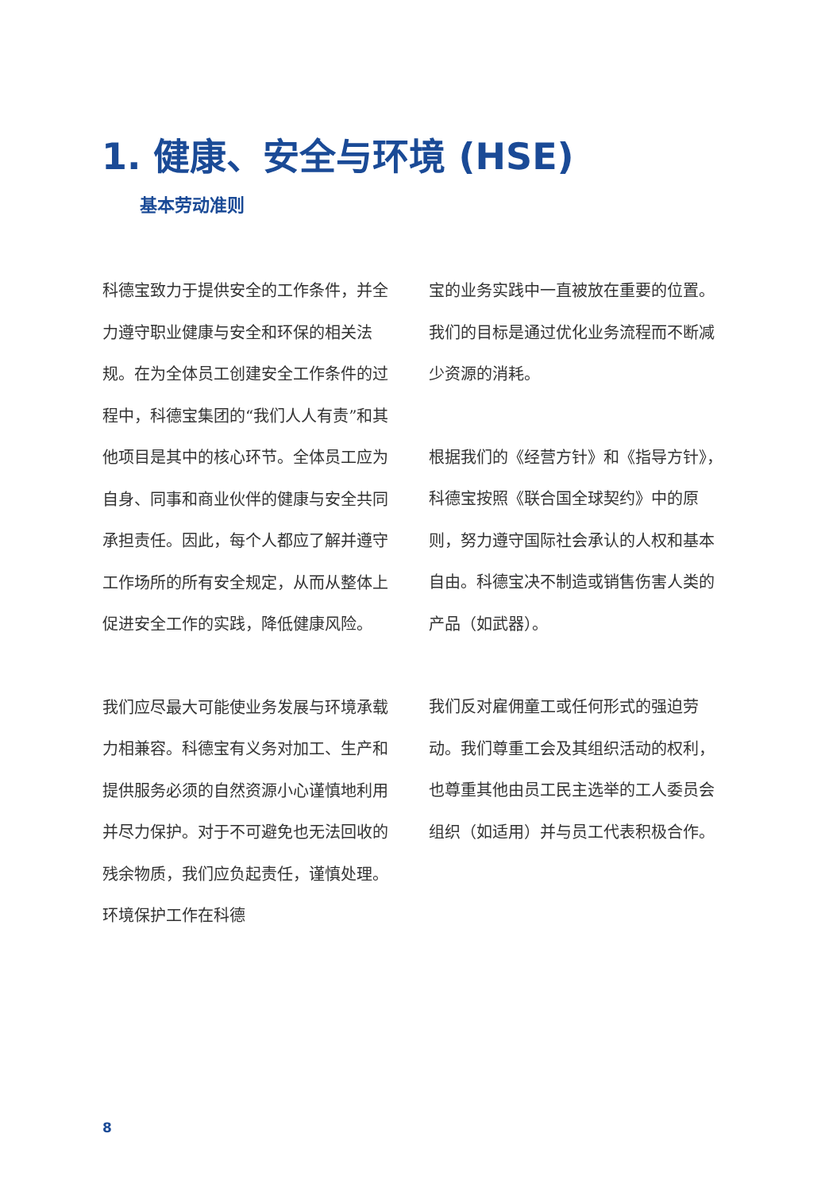1. 健康、安全与环境 (HSE)
基本劳动准则
科德宝致力于提供安全的工作条件，并全力遵守职业健康与安全和环保的相关法规。在为全体员工创建安全工作条件的过程中，科德宝集团的“我们人人有责”和其他项目是其中的核心环节。全体员工应为自身、同事和商业伙伴的健康与安全共同承担责任。因此，每个人都应了解并遵守工作场所的所有安全规定，从而从整体上促进安全工作的实践，降低健康风险。
我们应尽最大可能使业务发展与环境承载力相兼容。科德宝有义务对加工、生产和提供服务必须的自然资源小心谨慎地利用并尽力保护。对于不可避免也无法回收的残余物质，我们应负起责任，谨慎处理。环境保护工作在科德
宝的业务实践中一直被放在重要的位置。我们的目标是通过优化业务流程而不断减少资源的消耗。
根据我们的《经营方针》和《指导方针》，科德宝按照《联合国全球契约》中的原则，努力遵守国际社会承认的人权和基本自由。科德宝决不制造或销售伤害人类的产品（如武器）。
我们反对雇佣童工或任何形式的强迫劳动。我们尊重工会及其组织活动的权利，也尊重其他由员工民主选举的工人委员会组织（如适用）并与员工代表积极合作。
8